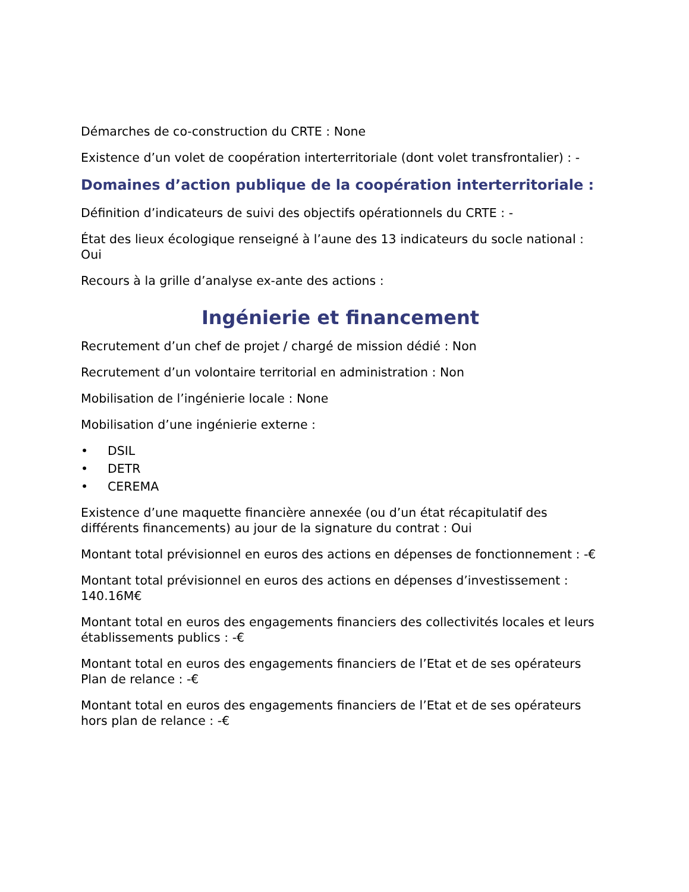Démarches de co-construction du CRTE : None
Existence d’un volet de coopération interterritoriale (dont volet transfrontalier) : -
Domaines d’action publique de la coopération interterritoriale :
Définition d’indicateurs de suivi des objectifs opérationnels du CRTE : -
État des lieux écologique renseigné à l’aune des 13 indicateurs du socle national : Oui
Recours à la grille d’analyse ex-ante des actions :
Ingénierie et financement
Recrutement d’un chef de projet / chargé de mission dédié : Non
Recrutement d’un volontaire territorial en administration : Non
Mobilisation de l’ingénierie locale : None
Mobilisation d’une ingénierie externe :
• DSIL
• DETR
• CEREMA
Existence d’une maquette financière annexée (ou d’un état récapitulatif des différents financements) au jour de la signature du contrat : Oui
Montant total prévisionnel en euros des actions en dépenses de fonctionnement : -€
Montant total prévisionnel en euros des actions en dépenses d’investissement : 140.16M€
Montant total en euros des engagements financiers des collectivités locales et leurs établissements publics : -€
Montant total en euros des engagements financiers de l’Etat et de ses opérateurs Plan de relance : -€
Montant total en euros des engagements financiers de l’Etat et de ses opérateurs hors plan de relance : -€